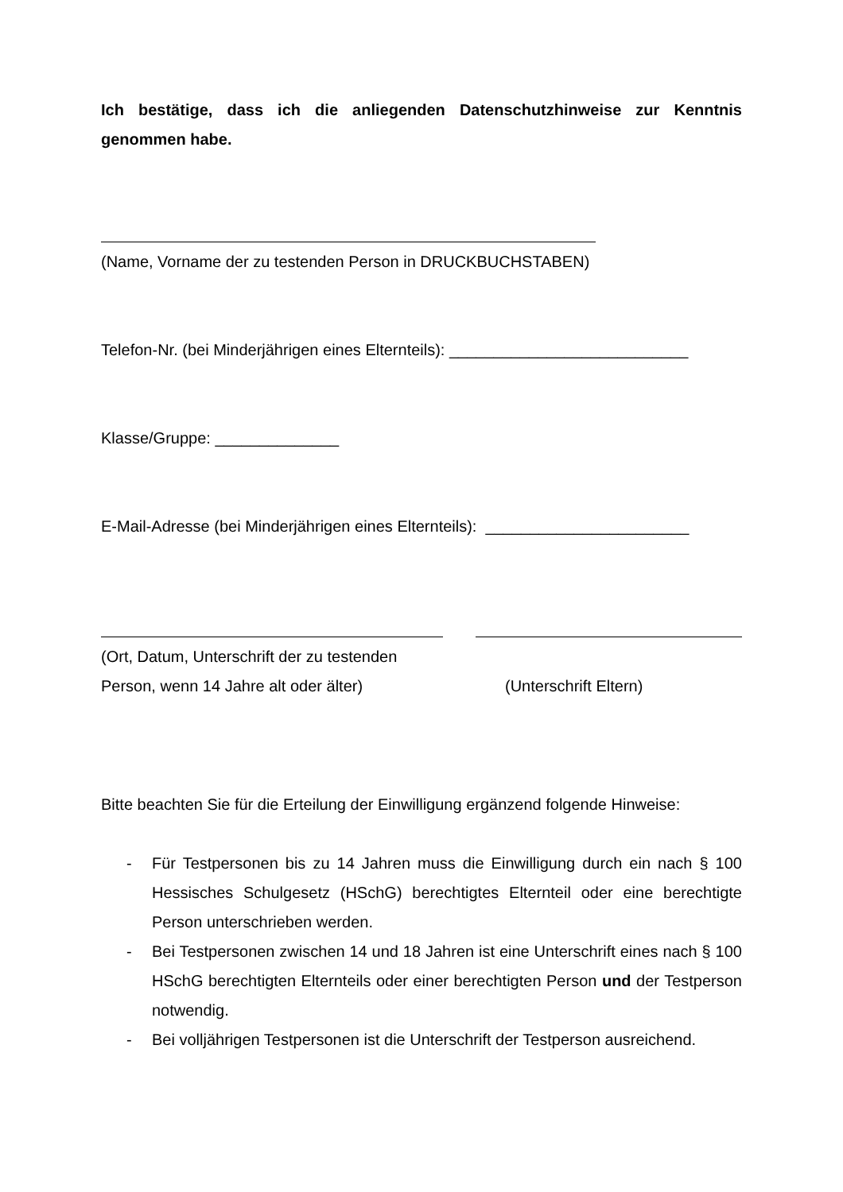Ich bestätige, dass ich die anliegenden Datenschutzhinweise zur Kenntnis genommen habe.
(Name, Vorname der zu testenden Person in DRUCKBUCHSTABEN)
Telefon-Nr. (bei Minderjährigen eines Elternteils): ___________________________
Klasse/Gruppe: ______________
E-Mail-Adresse (bei Minderjährigen eines Elternteils): _______________________
(Ort, Datum, Unterschrift der zu testenden
Person, wenn 14 Jahre alt oder älter)
(Unterschrift Eltern)
Bitte beachten Sie für die Erteilung der Einwilligung ergänzend folgende Hinweise:
- Für Testpersonen bis zu 14 Jahren muss die Einwilligung durch ein nach § 100 Hessisches Schulgesetz (HSchG) berechtigtes Elternteil oder eine berechtigte Person unterschrieben werden.
- Bei Testpersonen zwischen 14 und 18 Jahren ist eine Unterschrift eines nach § 100 HSchG berechtigten Elternteils oder einer berechtigten Person und der Testperson notwendig.
- Bei volljährigen Testpersonen ist die Unterschrift der Testperson ausreichend.